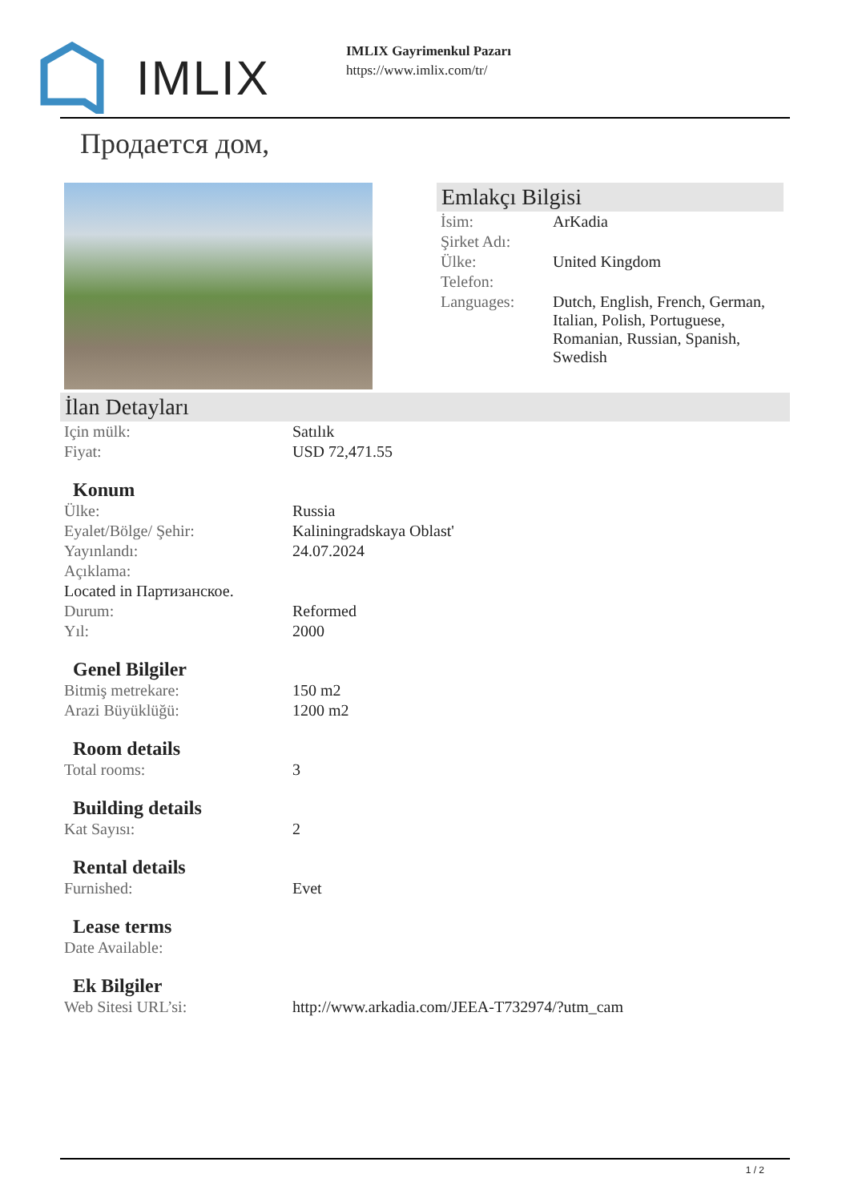IMLIX
IMLIX Gayrimenkul Pazarı
https://www.imlix.com/tr/
Продается дом,
Emlakçı Bilgisi
| İsim: | ArKadia |
| Şirket Adı: | |
| Ülke: | United Kingdom |
| Telefon: | |
| Languages: | Dutch, English, French, German, Italian, Polish, Portuguese, Romanian, Russian, Spanish, Swedish |
İlan Detayları
| Için mülk: | Satılık |
| Fiyat: | USD 72,471.55 |
Konum
| Ülke: | Russia |
| Eyalet/Bölge/ Şehir: | Kaliningradskaya Oblast' |
| Yayınlandı: | 24.07.2024 |
| Açıklama: | |
| Located in Партизанское. | |
| Durum: | Reformed |
| Yıl: | 2000 |
Genel Bilgiler
| Bitmiş metrekare: | 150 m2 |
| Arazi Büyüklüğü: | 1200 m2 |
Room details
| Total rooms: | 3 |
Building details
| Kat Sayısı: | 2 |
Rental details
| Furnished: | Evet |
Lease terms
| Date Available: | |
Ek Bilgiler
| Web Sitesi URL’si: | http://www.arkadia.com/JEEA-T732974/?utm_cam |
1 / 2